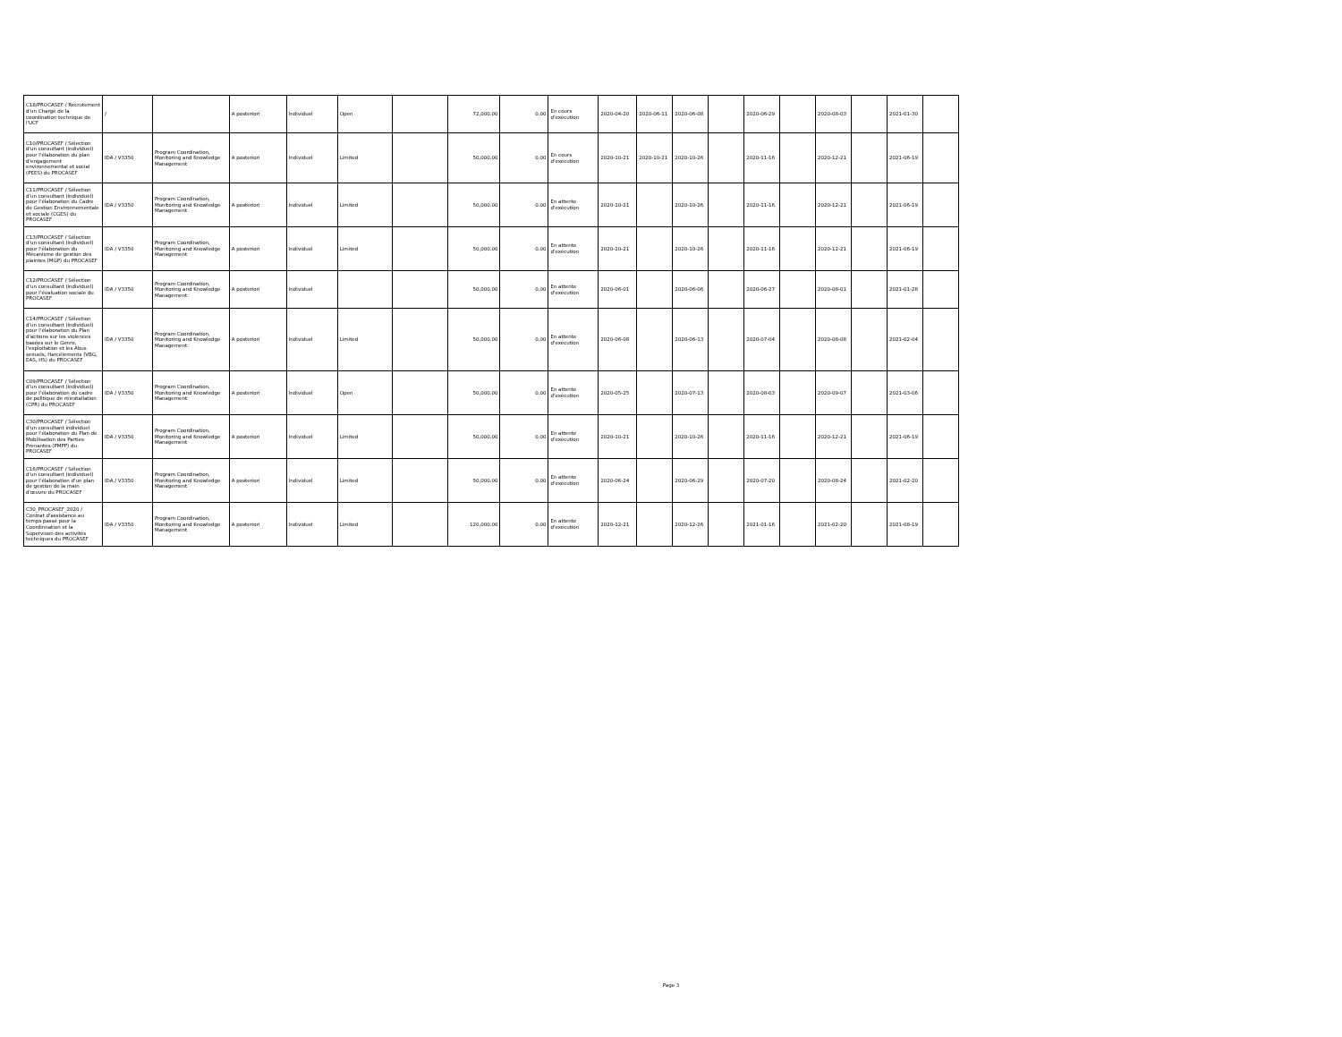| C18/PROCASEF / Recrutement d'un Chargé de la coordination technique de l'UCF | / | | A posteriori | Individuel | Open | | 72,000.00 | 0.00 | En cours d'exécution | 2020-04-20 | 2020-06-11 | 2020-06-08 | | 2020-06-29 | | 2020-08-03 | | 2021-01-30 | |
| C10/PROCASEF / Sélection d'un consultant (individuel) pour l'élaboration du plan d'engagement environnemental et social (PEES) du PROCASEF | IDA / V3350 | Program Coordination, Monitoring and Knowledge Management | A posteriori | Individuel | Limited | | 50,000.00 | 0.00 | En cours d'exécution | 2020-10-21 | 2020-10-21 | 2020-10-26 | | 2020-11-16 | | 2020-12-21 | | 2021-06-19 | |
| C11/PROCASEF / Sélection d'un consultant (individuel) pour l'élaboration du Cadre de Gestion Environnementale et sociale (CGES) du PROCASEF | IDA / V3350 | Program Coordination, Monitoring and Knowledge Management | A posteriori | Individuel | Limited | | 50,000.00 | 0.00 | En attente d'exécution | 2020-10-21 | | 2020-10-26 | | 2020-11-16 | | 2020-12-21 | | 2021-06-19 | |
| C13/PROCASEF / Sélection d'un consultant (individuel) pour l'élaboration du Mécanisme de gestion des plaintes (MGP) du PROCASEF | IDA / V3350 | Program Coordination, Monitoring and Knowledge Management | A posteriori | Individuel | Limited | | 50,000.00 | 0.00 | En attente d'exécution | 2020-10-21 | | 2020-10-26 | | 2020-11-16 | | 2020-12-21 | | 2021-06-19 | |
| C12/PROCASEF / Sélection d'un consultant (individuel) pour l'évaluation sociale du PROCASEF | IDA / V3350 | Program Coordination, Monitoring and Knowledge Management | A posteriori | Individuel | | | 50,000.00 | 0.00 | En attente d'exécution | 2020-06-01 | | 2020-06-06 | | 2020-06-27 | | 2020-08-01 | | 2021-01-28 | |
| C14/PROCASEF / Sélection d'un consultant (individuel) pour l'élaboration du Plan d'actions sur les violences basées sur le Genre, l'exploitation et les Abus sexuels, Harcèlements (VBG, EAS, HS) du PROCASEF | IDA / V3350 | Program Coordination, Monitoring and Knowledge Management | A posteriori | Individuel | Limited | | 50,000.00 | 0.00 | En attente d'exécution | 2020-06-08 | | 2020-06-13 | | 2020-07-04 | | 2020-08-08 | | 2021-02-04 | |
| C09/PROCASEF / Sélection d'un consultant (individuel) pour l'élaboration du cadre de politique de réinstallation (CPR) du PROCASEF | IDA / V3350 | Program Coordination, Monitoring and Knowledge Management | A posteriori | Individuel | Open | | 50,000.00 | 0.00 | En attente d'exécution | 2020-05-25 | | 2020-07-13 | | 2020-08-03 | | 2020-09-07 | | 2021-03-06 | |
| C30/PROCASEF / Sélection d'un consultant individuel pour l'élaboration du Plan de Mobilisation des Parties Prenantes (PMPP) du PROCASEF | IDA / V3350 | Program Coordination, Monitoring and Knowledge Management | A posteriori | Individuel | Limited | | 50,000.00 | 0.00 | En attente d'exécution | 2020-10-21 | | 2020-10-26 | | 2020-11-16 | | 2020-12-21 | | 2021-06-19 | |
| C16/PROCASEF / Sélection d'un consultant (individuel) pour l'élaboration d'un plan de gestion de la main d'œuvre du PROCASEF | IDA / V3350 | Program Coordination, Monitoring and Knowledge Management | A posteriori | Individuel | Limited | | 50,000.00 | 0.00 | En attente d'exécution | 2020-06-24 | | 2020-06-29 | | 2020-07-20 | | 2020-08-24 | | 2021-02-20 | |
| C30_PROCASEF_2020 / Contrat d'assistance au temps passé pour la Coordinnation et la Supervison des activités techniques du PROCASEF | IDA / V3350 | Program Coordination, Monitoring and Knowledge Management | A posteriori | Individuel | Limited | | 120,000.00 | 0.00 | En attente d'exécution | 2020-12-21 | | 2020-12-26 | | 2021-01-16 | | 2021-02-20 | | 2021-08-19 | |
Page 3